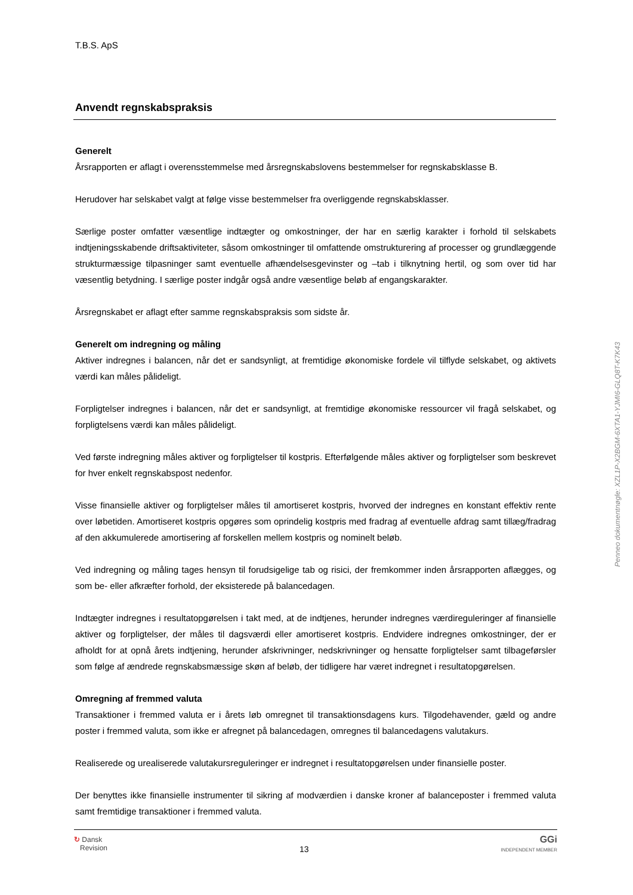T.B.S. ApS
Anvendt regnskabspraksis
Generelt
Årsrapporten er aflagt i overensstemmelse med årsregnskabslovens bestemmelser for regnskabsklasse B.
Herudover har selskabet valgt at følge visse bestemmelser fra overliggende regnskabsklasser.
Særlige poster omfatter væsentlige indtægter og omkostninger, der har en særlig karakter i forhold til selskabets indtjeningsskabende driftsaktiviteter, såsom omkostninger til omfattende omstrukturering af processer og grundlæggende strukturmæssige tilpasninger samt eventuelle afhændelsesgevinster og –tab i tilknytning hertil, og som over tid har væsentlig betydning. I særlige poster indgår også andre væsentlige beløb af engangskarakter.
Årsregnskabet er aflagt efter samme regnskabspraksis som sidste år.
Generelt om indregning og måling
Aktiver indregnes i balancen, når det er sandsynligt, at fremtidige økonomiske fordele vil tilflyde selskabet, og aktivets værdi kan måles pålideligt.
Forpligtelser indregnes i balancen, når det er sandsynligt, at fremtidige økonomiske ressourcer vil fragå selskabet, og forpligtelsens værdi kan måles pålideligt.
Ved første indregning måles aktiver og forpligtelser til kostpris. Efterfølgende måles aktiver og forpligtelser som beskrevet for hver enkelt regnskabspost nedenfor.
Visse finansielle aktiver og forpligtelser måles til amortiseret kostpris, hvorved der indregnes en konstant effektiv rente over løbetiden. Amortiseret kostpris opgøres som oprindelig kostpris med fradrag af eventuelle afdrag samt tillæg/fradrag af den akkumulerede amortisering af forskellen mellem kostpris og nominelt beløb.
Ved indregning og måling tages hensyn til forudsigelige tab og risici, der fremkommer inden årsrapporten aflægges, og som be- eller afkræfter forhold, der eksisterede på balancedagen.
Indtægter indregnes i resultatopgørelsen i takt med, at de indtjenes, herunder indregnes værdireguleringer af finansielle aktiver og forpligtelser, der måles til dagsværdi eller amortiseret kostpris. Endvidere indregnes omkostninger, der er afholdt for at opnå årets indtjening, herunder afskrivninger, nedskrivninger og hensatte forpligtelser samt tilbageførsler som følge af ændrede regnskabsmæssige skøn af beløb, der tidligere har været indregnet i resultatopgørelsen.
Omregning af fremmed valuta
Transaktioner i fremmed valuta er i årets løb omregnet til transaktionsdagens kurs. Tilgodehavender, gæld og andre poster i fremmed valuta, som ikke er afregnet på balancedagen, omregnes til balancedagens valutakurs.
Realiserede og urealiserede valutakursreguleringer er indregnet i resultatopgørelsen under finansielle poster.
Der benyttes ikke finansielle instrumenter til sikring af modværdien i danske kroner af balanceposter i fremmed valuta samt fremtidige transaktioner i fremmed valuta.
Penneo dokumentnøgle: XZL1P-X2BGM-6XTA1-YJMI6-GLQ8T-K7K43
↻ Dansk
Revision
13
GGi
INDEPENDENT MEMBER